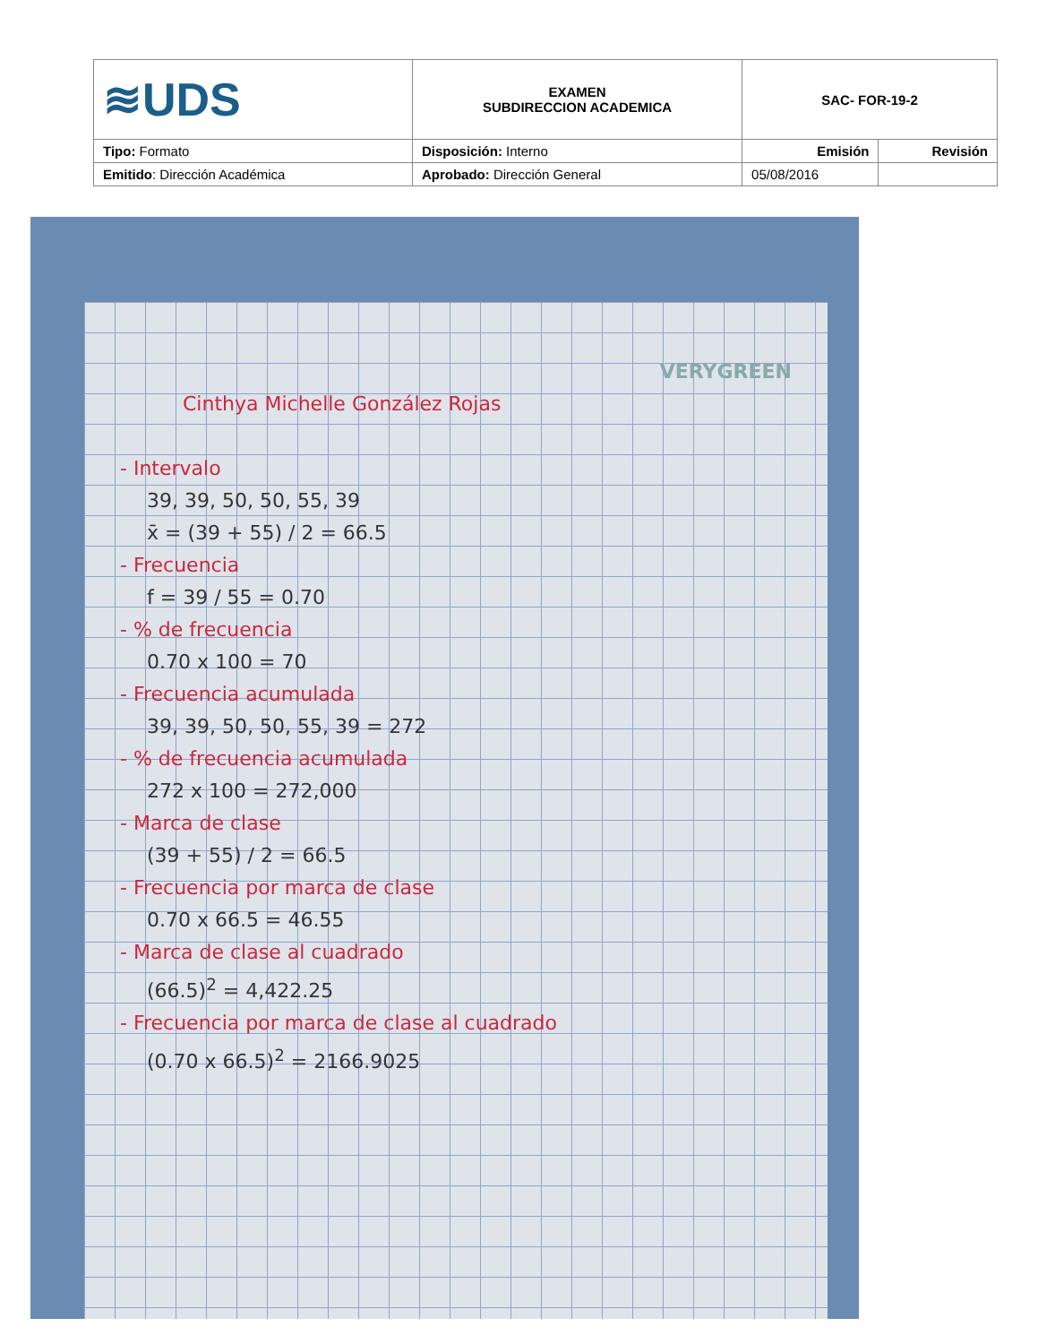| ≋UDS | EXAMEN SUBDIRECCION ACADEMICA | SAC- FOR-19-2 | |
| Tipo: Formato | Disposición: Interno | Emisión | Revisión |
| Emitido : Dirección Académica | Aprobado: Dirección General | 05/08/2016 | |
VERYGREEN
Cinthya Michelle González Rojas
- Intervalo
39, 39, 50, 50, 55, 39
x̄ = (39 + 55) / 2 = 66.5
- Frecuencia
f = 39 / 55 = 0.70
- % de frecuencia
0.70 x 100 = 70
- Frecuencia acumulada
39, 39, 50, 50, 55, 39 = 272
- % de frecuencia acumulada
272 x 100 = 272,000
- Marca de clase
(39 + 55) / 2 = 66.5
- Frecuencia por marca de clase
0.70 x 66.5 = 46.55
- Marca de clase al cuadrado
(66.5)<sup>2</sup> = 4,422.25
- Frecuencia por marca de clase al cuadrado
(0.70 x 66.5)<sup>2</sup> = 2166.9025